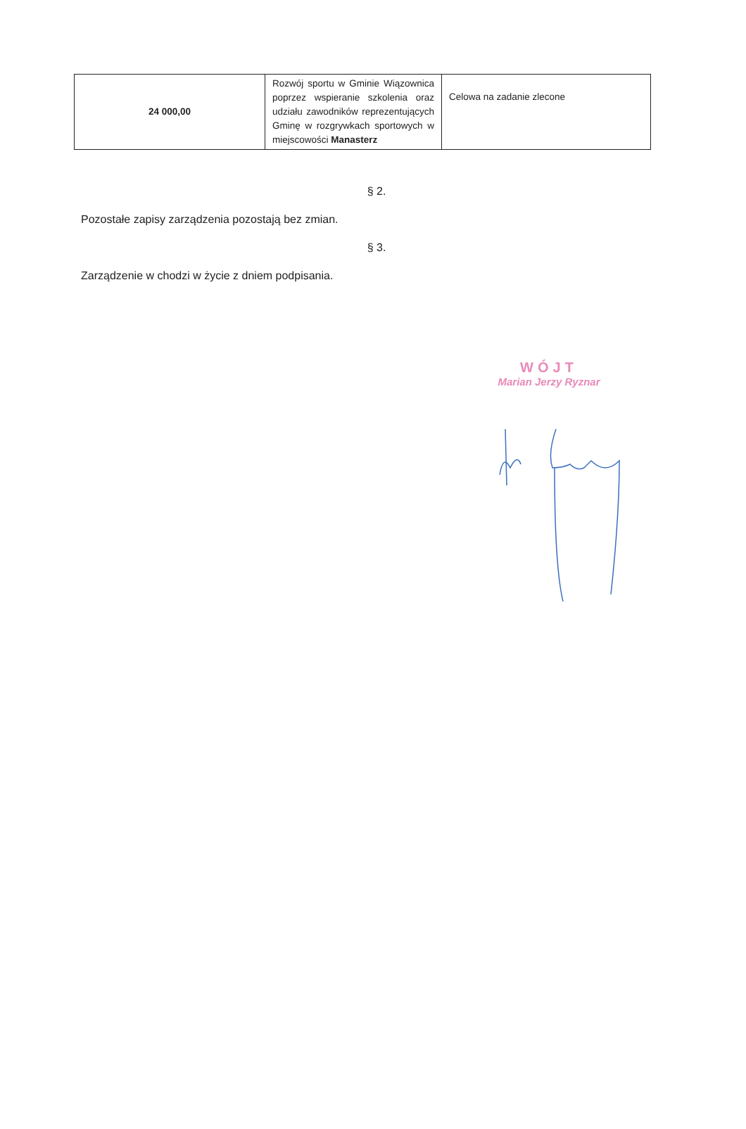| 24 000,00 | Rozwój sportu w Gminie Wiązownica poprzez wspieranie szkolenia oraz udziału zawodników reprezentujących Gminę w rozgrywkach sportowych w miejscowości Manasterz | Celowa na zadanie zlecone |
§ 2.
Pozostałe zapisy zarządzenia pozostają bez zmian.
§ 3.
Zarządzenie w chodzi w życie z dniem podpisania.
WÓJT
Marian Jerzy Ryznar